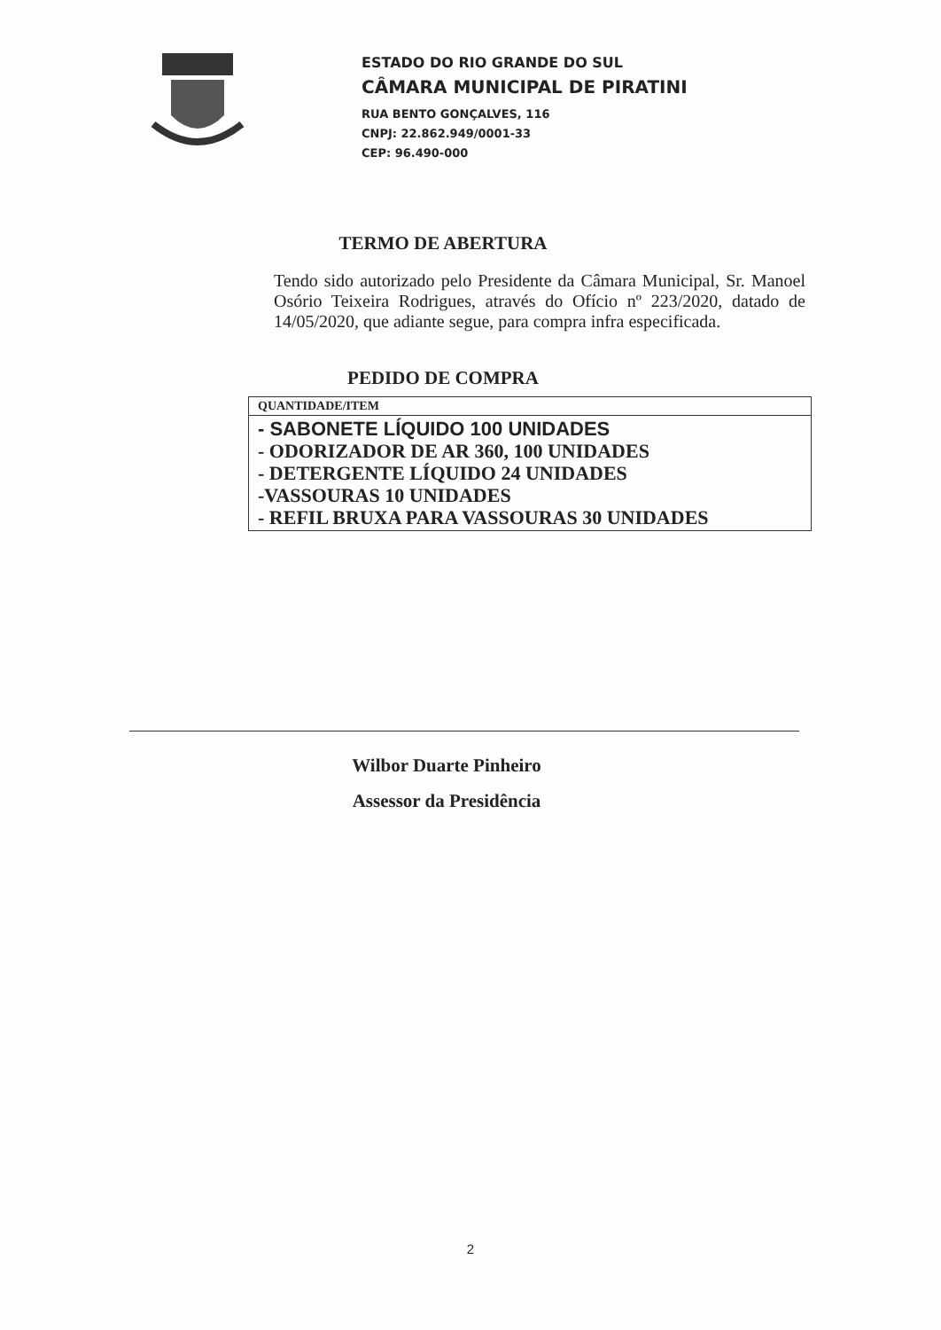ESTADO DO RIO GRANDE DO SUL
CÂMARA MUNICIPAL DE PIRATINI
RUA BENTO GONÇALVES, 116
CNPJ: 22.862.949/0001-33
CEP: 96.490-000
TERMO DE ABERTURA
Tendo sido autorizado pelo Presidente da Câmara Municipal, Sr. Manoel Osório Teixeira Rodrigues, através do Ofício nº 223/2020, datado de 14/05/2020, que adiante segue, para compra infra especificada.
PEDIDO DE COMPRA
| QUANTIDADE/ITEM |
| --- |
| - SABONETE LÍQUIDO 100 UNIDADES - ODORIZADOR DE AR 360, 100 UNIDADES - DETERGENTE LÍQUIDO 24 UNIDADES -VASSOURAS 10 UNIDADES - REFIL BRUXA PARA VASSOURAS 30 UNIDADES |
Wilbor Duarte Pinheiro
Assessor da Presidência
2